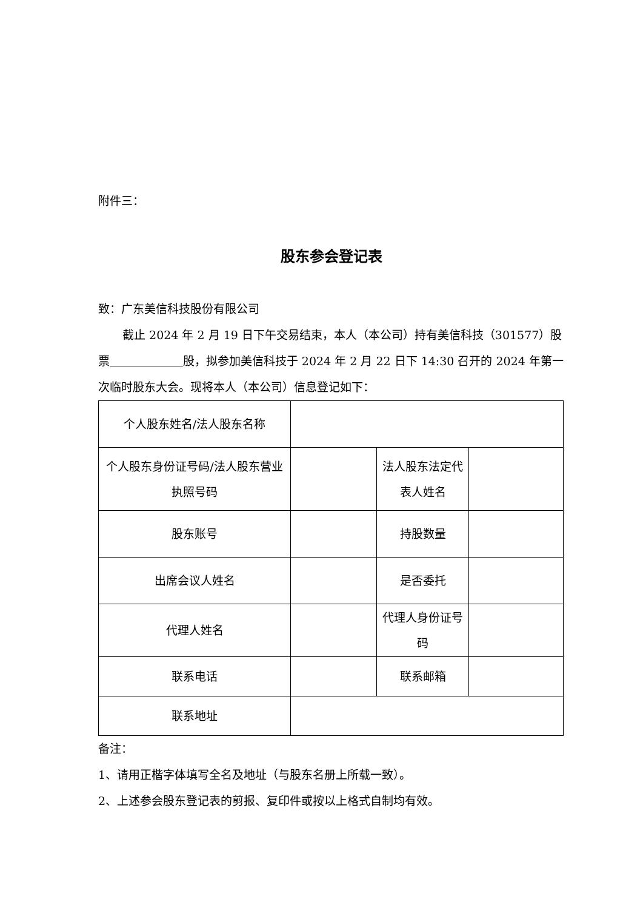附件三：
股东参会登记表
致：广东美信科技股份有限公司
截止 2024 年 2 月 19 日下午交易结束，本人（本公司）持有美信科技（301577）股票 股，拟参加美信科技于 2024 年 2 月 22 日下 14:30 召开的 2024 年第一次临时股东大会。现将本人（本公司）信息登记如下：
| 个人股东姓名/法人股东名称 | | | |
| 个人股东身份证号码/法人股东营业执照号码 | | 法人股东法定代表人姓名 | |
| 股东账号 | | 持股数量 | |
| 出席会议人姓名 | | 是否委托 | |
| 代理人姓名 | | 代理人身份证号码 | |
| 联系电话 | | 联系邮箱 | |
| 联系地址 | | | |
备注：
1、请用正楷字体填写全名及地址（与股东名册上所载一致）。
2、上述参会股东登记表的剪报、复印件或按以上格式自制均有效。